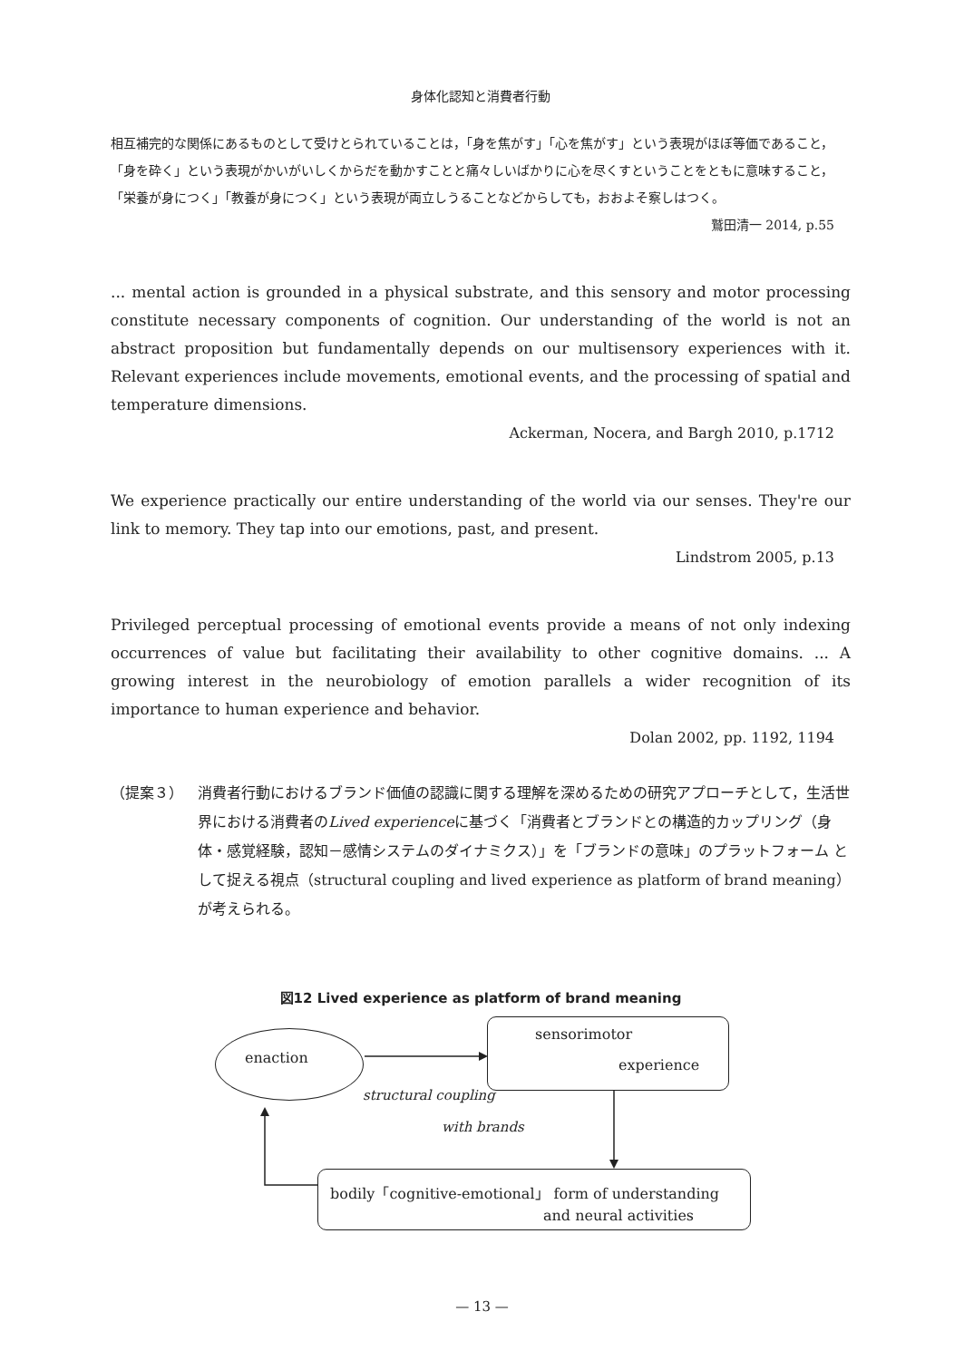身体化認知と消費者行動
相互補完的な関係にあるものとして受けとられていることは，「身を焦がす」「心を焦がす」という表現がほぼ等価であること，「身を砕く」という表現がかいがいしくからだを動かすことと痛々しいばかりに心を尽くすということをともに意味すること，「栄養が身につく」「教養が身につく」という表現が両立しうることなどからしても，おおよそ察しはつく。
鷲田清一 2014, p.55
... mental action is grounded in a physical substrate, and this sensory and motor processing constitute necessary components of cognition. Our understanding of the world is not an abstract proposition but fundamentally depends on our multisensory experiences with it. Relevant experiences include movements, emotional events, and the processing of spatial and temperature dimensions.
Ackerman, Nocera, and Bargh 2010, p.1712
We experience practically our entire understanding of the world via our senses. They're our link to memory. They tap into our emotions, past, and present.
Lindstrom 2005, p.13
Privileged perceptual processing of emotional events provide a means of not only indexing occurrences of value but facilitating their availability to other cognitive domains. ... A growing interest in the neurobiology of emotion parallels a wider recognition of its importance to human experience and behavior.
Dolan 2002, pp. 1192, 1194
（提案３） 消費者行動におけるブランド価値の認識に関する理解を深めるための研究アプローチとして，生活世界における消費者のLived experienceに基づく「消費者とブランドとの構造的カップリング（身体・感覚経験，認知－感情システムのダイナミクス）」を「ブランドの意味」のプラットフォーム として捉える視点（structural coupling and lived experience as platform of brand meaning）が考えられる。
図12 Lived experience as platform of brand meaning
enaction
sensorimotor
experience
structural coupling
with brands
bodily「cognitive-emotional」 form of understanding
and neural activities
— 13 —